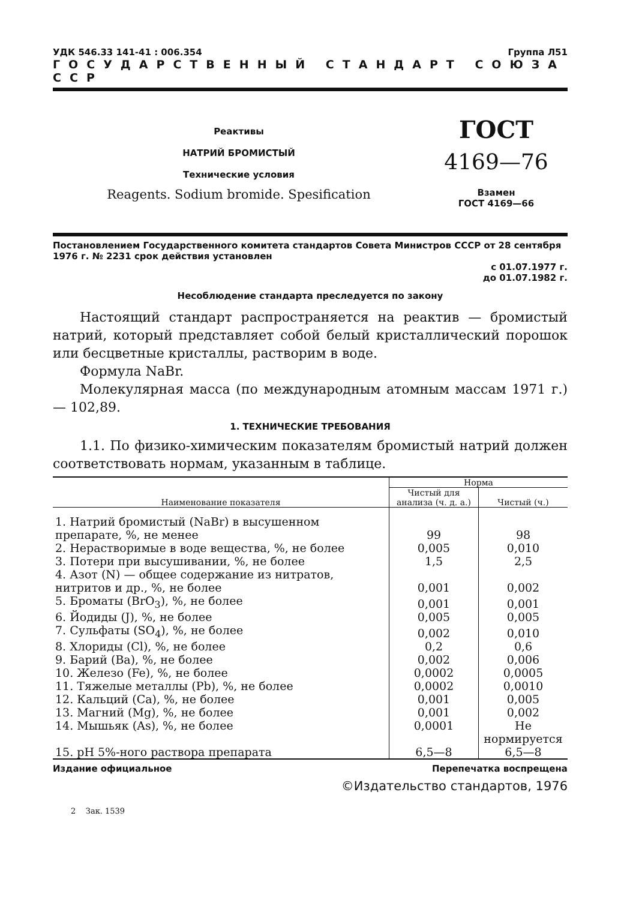УДК 546.33 141-41 : 006.354 Группа Л51
ГОСУДАРСТВЕННЫЙ СТАНДАРТ СОЮЗА ССР
Реактивы
НАТРИЙ БРОМИСТЫЙ
Технические условия
Reagents. Sodium bromide. Spesification
ГОСТ
4169—76
Взамен
ГОСТ 4169—66
Постановлением Государственного комитета стандартов Совета Министров СССР от 28 сентября 1976 г. № 2231 срок действия установлен
с 01.07.1977 г.
до 01.07.1982 г.
Несоблюдение стандарта преследуется по закону
Настоящий стандарт распространяется на реактив — бромистый натрий, который представляет собой белый кристаллический порошок или бесцветные кристаллы, растворим в воде.
Формула NaBr.
Молекулярная масса (по международным атомным массам 1971 г.) — 102,89.
1. ТЕХНИЧЕСКИЕ ТРЕБОВАНИЯ
1.1. По физико-химическим показателям бромистый натрий должен соответствовать нормам, указанным в таблице.
| Наименование показателя | Норма | |
| --- | --- | --- |
| | Чистый для анализа (ч. д. а.) | Чистый (ч.) |
| 1. Натрий бромистый (NaBr) в высушенном препарате, %, не менее | 99 | 98 |
| 2. Нерастворимые в воде вещества, %, не более | 0,005 | 0,010 |
| 3. Потери при высушивании, %, не более | 1,5 | 2,5 |
| 4. Азот (N) — общее содержание из нитратов, нитритов и др., %, не более | 0,001 | 0,002 |
| 5. Броматы (BrO<sub>3</sub>), %, не более | 0,001 | 0,001 |
| 6. Йодиды (J), %, не более | 0,005 | 0,005 |
| 7. Сульфаты (SO<sub>4</sub>), %, не более | 0,002 | 0,010 |
| 8. Хлориды (Cl), %, не более | 0,2 | 0,6 |
| 9. Барий (Ba), %, не более | 0,002 | 0,006 |
| 10. Железо (Fe), %, не более | 0,0002 | 0,0005 |
| 11. Тяжелые металлы (Pb), %, не более | 0,0002 | 0,0010 |
| 12. Кальций (Ca), %, не более | 0,001 | 0,005 |
| 13. Магний (Mg), %, не более | 0,001 | 0,002 |
| 14. Мышьяк (As), %, не более | 0,0001 | Не нормируется |
| 15. pH 5%-ного раствора препарата | 6,5—8 | 6,5—8 |
Издание официальное Перепечатка воспрещена
©Издательство стандартов, 1976
2 Зак. 1539